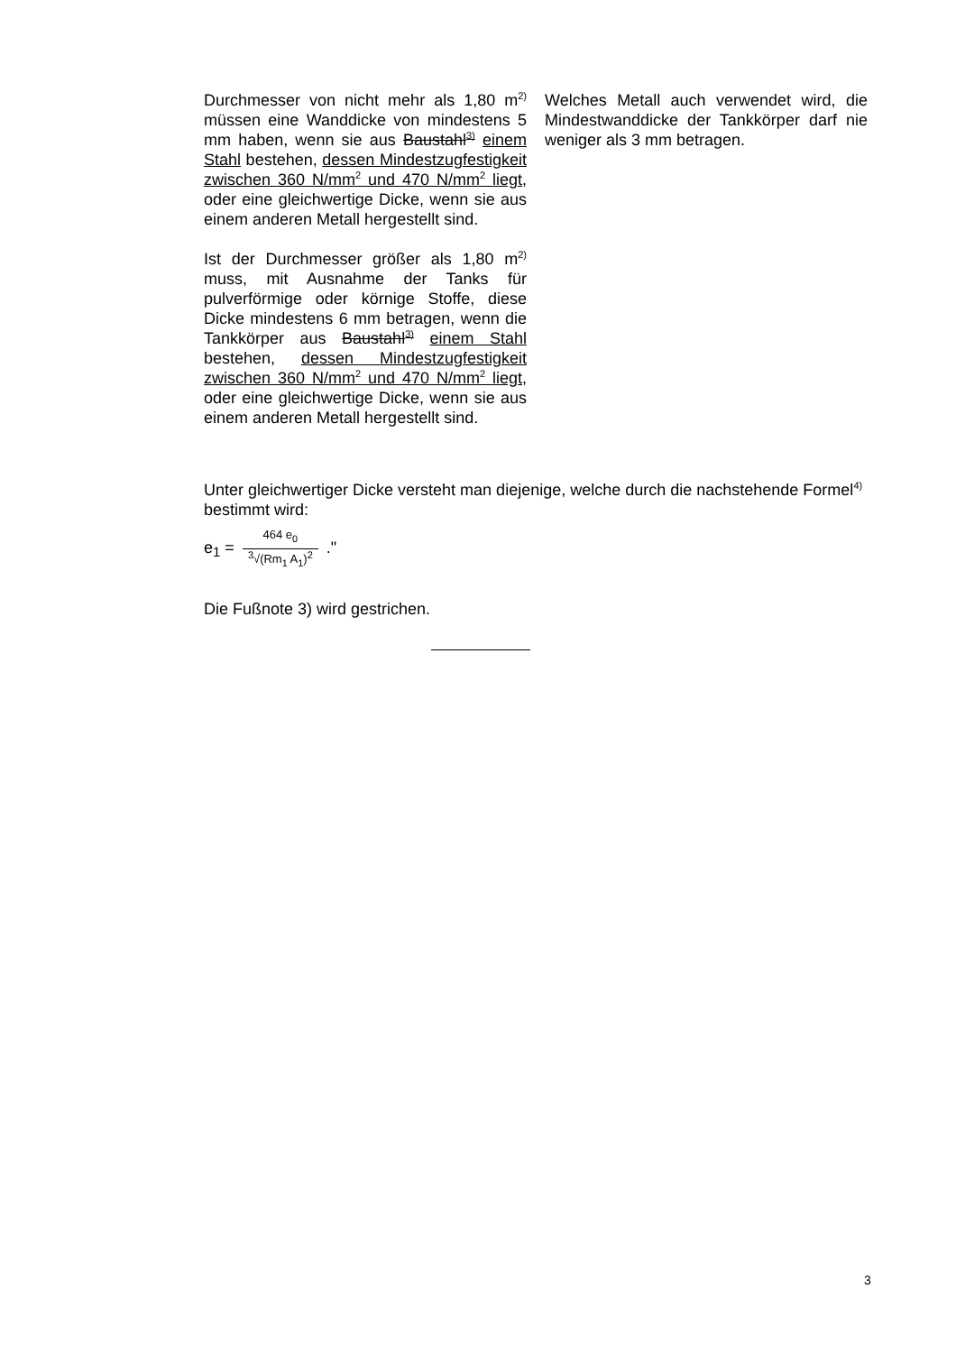Durchmesser von nicht mehr als 1,80 m<sup>2)</sup> müssen eine Wanddicke von mindestens 5 mm haben, wenn sie aus Baustahl<sup>3)</sup> einem Stahl bestehen, dessen Mindestzugfestigkeit zwischen 360 N/mm<sup>2</sup> und 470 N/mm<sup>2</sup> liegt, oder eine gleichwertige Dicke, wenn sie aus einem anderen Metall hergestellt sind.
Ist der Durchmesser größer als 1,80 m<sup>2)</sup> muss, mit Ausnahme der Tanks für pulverförmige oder körnige Stoffe, diese Dicke mindestens 6 mm betragen, wenn die Tankkörper aus Baustahl<sup>3)</sup> einem Stahl bestehen, dessen Mindestzugfestigkeit zwischen 360 N/mm<sup>2</sup> und 470 N/mm<sup>2</sup> liegt, oder eine gleichwertige Dicke, wenn sie aus einem anderen Metall hergestellt sind.
Welches Metall auch verwendet wird, die Mindestwanddicke der Tankkörper darf nie weniger als 3 mm betragen.
Unter gleichwertiger Dicke versteht man diejenige, welche durch die nachstehende Formel<sup>4)</sup> bestimmt wird:
e<sub>1</sub> = 464 e<sub>0</sub><sup>3</sup>√(Rm<sub>1</sub> A<sub>1</sub>)<sup>2</sup> ."
Die Fußnote 3) wird gestrichen.
3